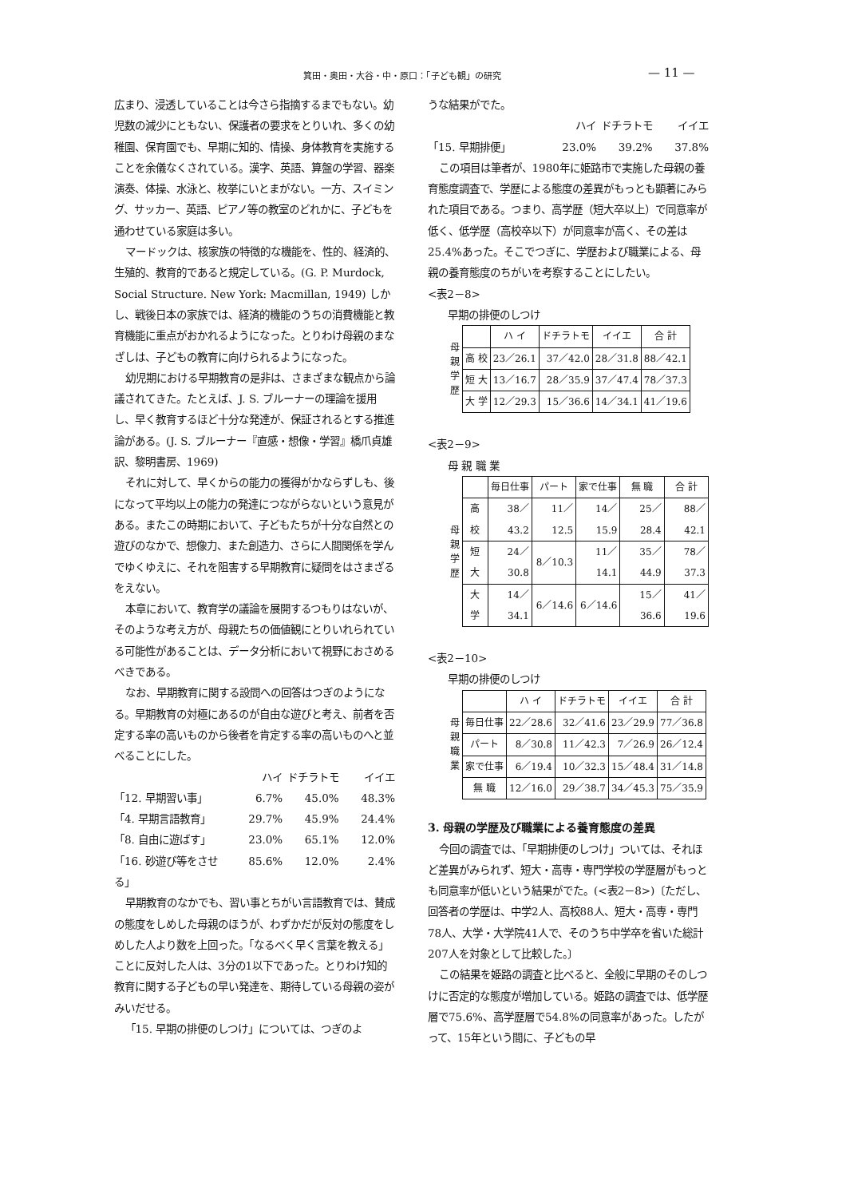箕田・奥田・大谷・中・原口：「子ども観」の研究
— 11 —
広まり、浸透していることは今さら指摘するまでもない。幼児数の減少にともない、保護者の要求をとりいれ、多くの幼稚園、保育園でも、早期に知的、情操、身体教育を実施することを余儀なくされている。漢字、英語、算盤の学習、器楽演奏、体操、水泳と、枚挙にいとまがない。一方、スイミング、サッカー、英語、ピアノ等の教室のどれかに、子どもを通わせている家庭は多い。
マードックは、核家族の特徴的な機能を、性的、経済的、生殖的、教育的であると規定している。(G. P. Murdock, Social Structure. New York: Macmillan, 1949) しかし、戦後日本の家族では、経済的機能のうちの消費機能と教育機能に重点がおかれるようになった。とりわけ母親のまなざしは、子どもの教育に向けられるようになった。
幼児期における早期教育の是非は、さまざまな観点から論議されてきた。たとえば、J. S. ブルーナーの理論を援用し、早く教育するほど十分な発達が、保証されるとする推進論がある。(J. S. ブルーナー『直感・想像・学習』橋爪貞雄訳、黎明書房、1969)
それに対して、早くからの能力の獲得がかならずしも、後になって平均以上の能力の発達につながらないという意見がある。またこの時期において、子どもたちが十分な自然との遊びのなかで、想像力、また創造力、さらに人間関係を学んでゆくゆえに、それを阻害する早期教育に疑問をはさまざるをえない。
本章において、教育学の議論を展開するつもりはないが、そのような考え方が、母親たちの価値観にとりいれられている可能性があることは、データ分析において視野におさめるべきである。
なお、早期教育に関する設問への回答はつぎのようになる。早期教育の対極にあるのが自由な遊びと考え、前者を否定する率の高いものから後者を肯定する率の高いものへと並べることにした。
ハイ ドチラトモ イイエ
「12. 早期習い事」 6.7% 45.0% 48.3%
「4. 早期言語教育」 29.7% 45.9% 24.4%
「8. 自由に遊ばす」 23.0% 65.1% 12.0%
「16. 砂遊び等をさせる」 85.6% 12.0% 2.4%
早期教育のなかでも、習い事とちがい言語教育では、賛成の態度をしめした母親のほうが、わずかだが反対の態度をしめした人より数を上回った。「なるべく早く言葉を教える」ことに反対した人は、3分の1以下であった。とりわけ知的教育に関する子どもの早い発達を、期待している母親の姿がみいだせる。
「15. 早期の排便のしつけ」については、つぎのよ
うな結果がでた。
ハイ ドチラトモ イイエ
「15. 早期排便」 23.0% 39.2% 37.8%
この項目は筆者が、1980年に姫路市で実施した母親の養育態度調査で、学歴による態度の差異がもっとも顕著にみられた項目である。つまり、高学歴（短大卒以上）で同意率が低く、低学歴（高校卒以下）が同意率が高く、その差は25.4%あった。そこでつぎに、学歴および職業による、母親の養育態度のちがいを考察することにしたい。
<表2－8>
早期の排便のしつけ
| 母 親 学 歴 | | ハ イ | ドチラトモ | イイエ | 合 計 |
| | 高 校 | 23／26.1 | 37／42.0 | 28／31.8 | 88／42.1 |
| | 短 大 | 13／16.7 | 28／35.9 | 37／47.4 | 78／37.3 |
| | 大 学 | 12／29.3 | 15／36.6 | 14／34.1 | 41／19.6 |
<表2－9>
母 親 職 業
| 母 親 学 歴 | | 毎日仕事 | パート | 家で仕事 | 無 職 | 合 計 |
| | 高 校 | 38／43.2 | 11／12.5 | 14／15.9 | 25／28.4 | 88／42.1 |
| | 短 大 | 24／30.8 | 8／10.3 | 11／14.1 | 35／44.9 | 78／37.3 |
| | 大 学 | 14／34.1 | 6／14.6 | 6／14.6 | 15／36.6 | 41／19.6 |
<表2－10>
早期の排便のしつけ
| 母 親 職 業 | | ハ イ | ドチラトモ | イイエ | 合 計 |
| | 毎日仕事 | 22／28.6 | 32／41.6 | 23／29.9 | 77／36.8 |
| | パート | 8／30.8 | 11／42.3 | 7／26.9 | 26／12.4 |
| | 家で仕事 | 6／19.4 | 10／32.3 | 15／48.4 | 31／14.8 |
| | 無 職 | 12／16.0 | 29／38.7 | 34／45.3 | 75／35.9 |
3. 母親の学歴及び職業による養育態度の差異
今回の調査では、「早期排便のしつけ」ついては、それほど差異がみられず、短大・高専・専門学校の学歴層がもっとも同意率が低いという結果がでた。(<表2－8>)〔ただし、回答者の学歴は、中学2人、高校88人、短大・高専・専門78人、大学・大学院41人で、そのうち中学卒を省いた総計207人を対象として比較した。〕
この結果を姫路の調査と比べると、全般に早期のそのしつけに否定的な態度が増加している。姫路の調査では、低学歴層で75.6%、高学歴層で54.8%の同意率があった。したがって、15年という間に、子どもの早